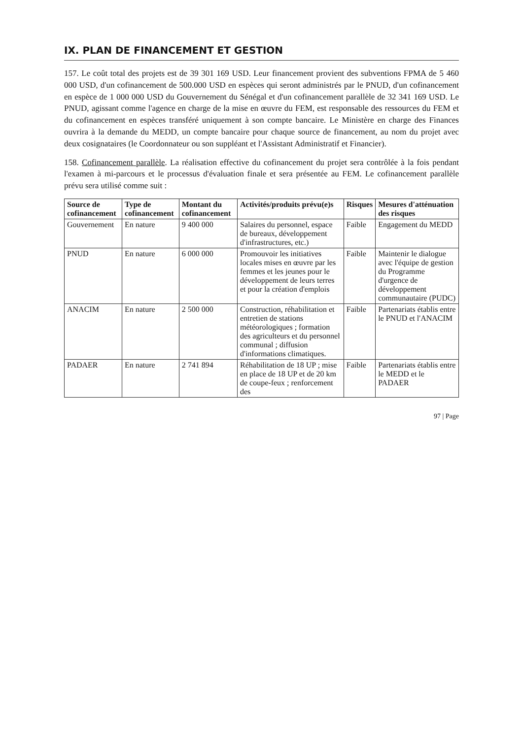IX. PLAN DE FINANCEMENT ET GESTION
157. Le coût total des projets est de 39 301 169 USD. Leur financement provient des subventions FPMA de 5 460 000 USD, d'un cofinancement de 500.000 USD en espèces qui seront administrés par le PNUD, d'un cofinancement en espèce de 1 000 000 USD du Gouvernement du Sénégal et d'un cofinancement parallèle de 32 341 169 USD. Le PNUD, agissant comme l'agence en charge de la mise en œuvre du FEM, est responsable des ressources du FEM et du cofinancement en espèces transféré uniquement à son compte bancaire. Le Ministère en charge des Finances ouvrira à la demande du MEDD, un compte bancaire pour chaque source de financement, au nom du projet avec deux cosignataires (le Coordonnateur ou son suppléant et l'Assistant Administratif et Financier).
158. Cofinancement parallèle. La réalisation effective du cofinancement du projet sera contrôlée à la fois pendant l'examen à mi-parcours et le processus d'évaluation finale et sera présentée au FEM. Le cofinancement parallèle prévu sera utilisé comme suit :
| Source de cofinancement | Type de cofinancement | Montant du cofinancement | Activités/produits prévu(e)s | Risques | Mesures d'atténuation des risques |
| --- | --- | --- | --- | --- | --- |
| Gouvernement | En nature | 9 400 000 | Salaires du personnel, espace de bureaux, développement d'infrastructures, etc.) | Faible | Engagement du MEDD |
| PNUD | En nature | 6 000 000 | Promouvoir les initiatives locales mises en œuvre par les femmes et les jeunes pour le développement de leurs terres et pour la création d'emplois | Faible | Maintenir le dialogue avec l'équipe de gestion du Programme d'urgence de développement communautaire (PUDC) |
| ANACIM | En nature | 2 500 000 | Construction, réhabilitation et entretien de stations météorologiques ; formation des agriculteurs et du personnel communal ; diffusion d'informations climatiques. | Faible | Partenariats établis entre le PNUD et l'ANACIM |
| PADAER | En nature | 2 741 894 | Réhabilitation de 18 UP ; mise en place de 18 UP et de 20 km de coupe-feux ; renforcement des | Faible | Partenariats établis entre le MEDD et le PADAER |
97 | Page